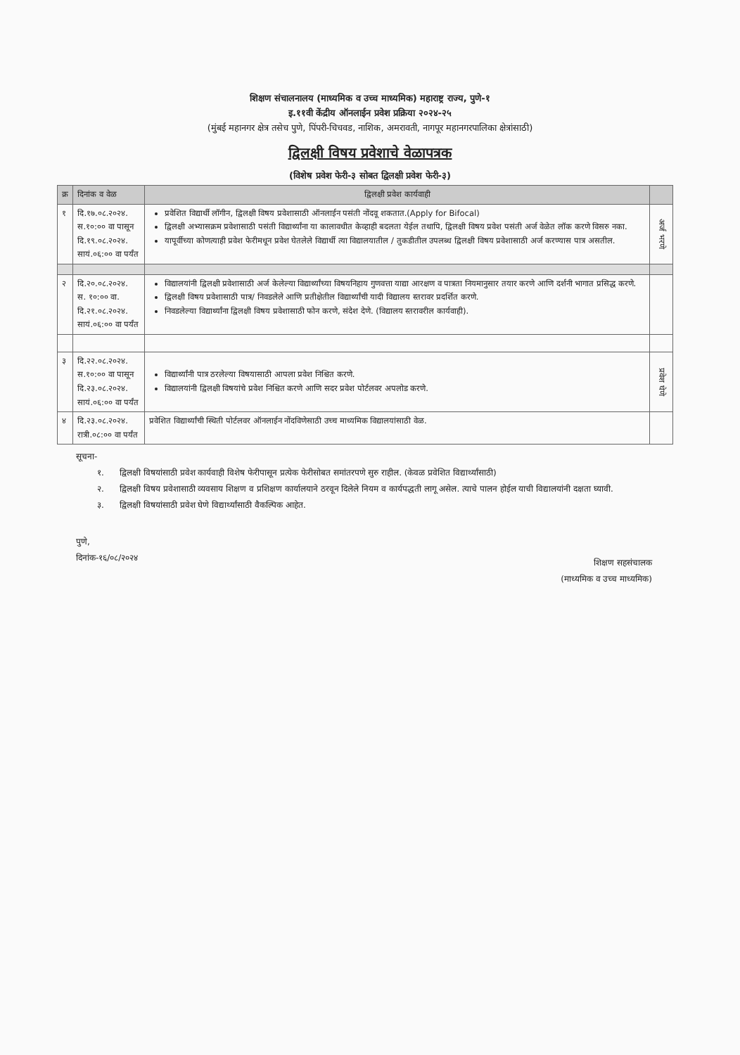शिक्षण संचालनालय (माध्यमिक व उच्च माध्यमिक) महाराष्ट्र राज्य, पुणे-१
इ.११वी केंद्रीय ऑनलाईन प्रवेश प्रक्रिया २०२४-२५
(मुंबई महानगर क्षेत्र तसेच पुणे, पिंपरी-चिचवड, नाशिक, अमरावती, नागपूर महानगरपालिका क्षेत्रांसाठी)
द्विलक्षी विषय प्रवेशाचे वेळापत्रक
(विशेष प्रवेश फेरी-३ सोबत द्विलक्षी प्रवेश फेरी-३)
| क्र | दिनांक व वेळ | द्विलक्षी प्रवेश कार्यवाही | |
| --- | --- | --- | --- |
| १ | दि.१७.०८.२०२४. स.१०:०० वा पासून दि.१९.०८.२०२४. सायं.०६:०० वा पर्यंत | प्रवेशित विद्यार्थी लॉगीन, द्विलक्षी विषय प्रवेशासाठी ऑनलाईन पसंती नोंदवू शकतात.(Apply for Bifocal) द्विलक्षी अभ्यासक्रम प्रवेशासाठी पसंती विद्यार्थ्यांना या कालावधीत केव्हाही बदलता येईल तथापि, द्विलक्षी विषय प्रवेश पसंती अर्ज वेळेत लॉक करणे विसरु नका. यापूर्वीच्या कोणत्याही प्रवेश फेरीमधून प्रवेश घेतलेले विद्यार्थी त्या विद्यालयातील / तुकडीतील उपलब्ध द्विलक्षी विषय प्रवेशासाठी अर्ज करण्यास पात्र असतील. | अर्ज भरणे |
| २ | दि.२०.०८.२०२४. स. १०:०० वा. दि.२१.०८.२०२४. सायं.०६:०० वा पर्यंत | विद्यालयांनी द्विलक्षी प्रवेशासाठी अर्ज केलेल्या विद्यार्थ्यांच्या विषयनिहाय गुणवत्ता याद्या आरक्षण व पात्रता नियमानुसार तयार करणे आणि दर्शनी भागात प्रसिद्ध करणे. द्विलक्षी विषय प्रवेशासाठी पात्र/ निवडलेले आणि प्रतीक्षेतील विद्यार्थ्यांची यादी विद्यालय स्तरावर प्रदर्शित करणे. निवडलेल्या विद्यार्थ्यांना द्विलक्षी विषय प्रवेशासाठी फोन करणे, संदेश देणे. (विद्यालय स्तरावरील कार्यवाही). | |
| ३ | दि.२२.०८.२०२४. स.१०:०० वा पासून दि.२३.०८.२०२४. सायं.०६:०० वा पर्यंत | विद्यार्थ्यांनी पात्र ठरलेल्या विषयासाठी आपला प्रवेश निश्चित करणे. विद्यालयांनी द्विलक्षी विषयांचे प्रवेश निश्चित करणे आणि सदर प्रवेश पोर्टलवर अपलोड करणे. | प्रवेश घेणे |
| ४ | दि.२३.०८.२०२४. रात्री.०८:०० वा पर्यंत | प्रवेशित विद्यार्थ्यांची स्थिती पोर्टलवर ऑनलाईन नोंदविणेसाठी उच्च माध्यमिक विद्यालयांसाठी वेळ. | |
सूचना-
१. द्विलक्षी विषयांसाठी प्रवेश कार्यवाही विशेष फेरीपासून प्रत्येक फेरीसोबत समांतरपणे सुरु राहील. (केवळ प्रवेशित विद्यार्थ्यांसाठी)
२. द्विलक्षी विषय प्रवेशासाठी व्यवसाय शिक्षण व प्रशिक्षण कार्यालयाने ठरवून दिलेले नियम व कार्यपद्धती लागू असेल. त्याचे पालन होईल याची विद्यालयांनी दक्षता घ्यावी.
३. द्विलक्षी विषयांसाठी प्रवेश घेणे विद्यार्थ्यांसाठी वैकल्पिक आहेत.
पुणे,
दिनांक-१६/०८/२०२४
शिक्षण सहसंचालक
(माध्यमिक व उच्च माध्यमिक)